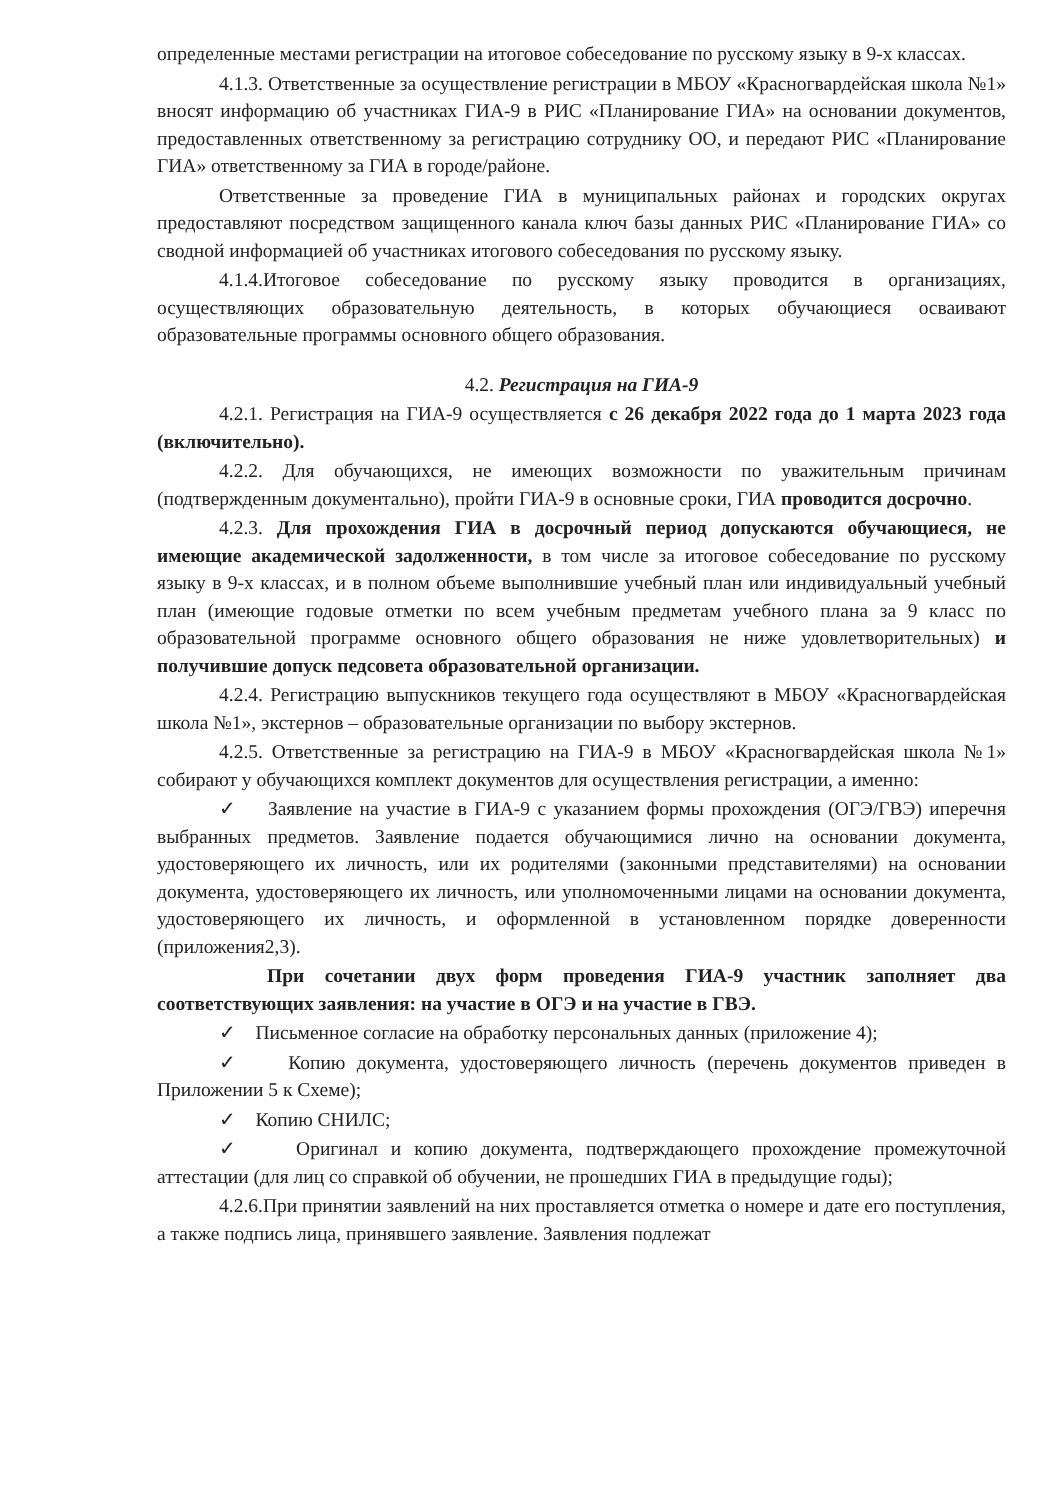определенные местами регистрации на итоговое собеседование по русскому языку в 9-х классах.
4.1.3. Ответственные за осуществление регистрации в МБОУ «Красногвардейская школа №1» вносят информацию об участниках ГИА-9 в РИС «Планирование ГИА» на основании документов, предоставленных ответственному за регистрацию сотруднику ОО, и передают РИС «Планирование ГИА» ответственному за ГИА в городе/районе.
Ответственные за проведение ГИА в муниципальных районах и городских округах предоставляют посредством защищенного канала ключ базы данных РИС «Планирование ГИА» со сводной информацией об участниках итогового собеседования по русскому языку.
4.1.4.Итоговое собеседование по русскому языку проводится в организациях, осуществляющих образовательную деятельность, в которых обучающиеся осваивают образовательные программы основного общего образования.
4.2. Регистрация на ГИА-9
4.2.1. Регистрация на ГИА-9 осуществляется с 26 декабря 2022 года до 1 марта 2023 года (включительно).
4.2.2. Для обучающихся, не имеющих возможности по уважительным причинам (подтвержденным документально), пройти ГИА-9 в основные сроки, ГИА проводится досрочно.
4.2.3. Для прохождения ГИА в досрочный период допускаются обучающиеся, не имеющие академической задолженности, в том числе за итоговое собеседование по русскому языку в 9-х классах, и в полном объеме выполнившие учебный план или индивидуальный учебный план (имеющие годовые отметки по всем учебным предметам учебного плана за 9 класс по образовательной программе основного общего образования не ниже удовлетворительных) и получившие допуск педсовета образовательной организации.
4.2.4. Регистрацию выпускников текущего года осуществляют в МБОУ «Красногвардейская школа №1», экстернов – образовательные организации по выбору экстернов.
4.2.5. Ответственные за регистрацию на ГИА-9 в МБОУ «Красногвардейская школа №1» собирают у обучающихся комплект документов для осуществления регистрации, а именно:
✓ Заявление на участие в ГИА-9 с указанием формы прохождения (ОГЭ/ГВЭ) иперечня выбранных предметов. Заявление подается обучающимися лично на основании документа, удостоверяющего их личность, или их родителями (законными представителями) на основании документа, удостоверяющего их личность, или уполномоченными лицами на основании документа, удостоверяющего их личность, и оформленной в установленном порядке доверенности (приложения2,3).
При сочетании двух форм проведения ГИА-9 участник заполняет два соответствующих заявления: на участие в ОГЭ и на участие в ГВЭ.
✓ Письменное согласие на обработку персональных данных (приложение 4);
✓ Копию документа, удостоверяющего личность (перечень документов приведен в Приложении 5 к Схеме);
✓ Копию СНИЛС;
✓ Оригинал и копию документа, подтверждающего прохождение промежуточной аттестации (для лиц со справкой об обучении, не прошедших ГИА в предыдущие годы);
4.2.6.При принятии заявлений на них проставляется отметка о номере и дате его поступления, а также подпись лица, принявшего заявление. Заявления подлежат